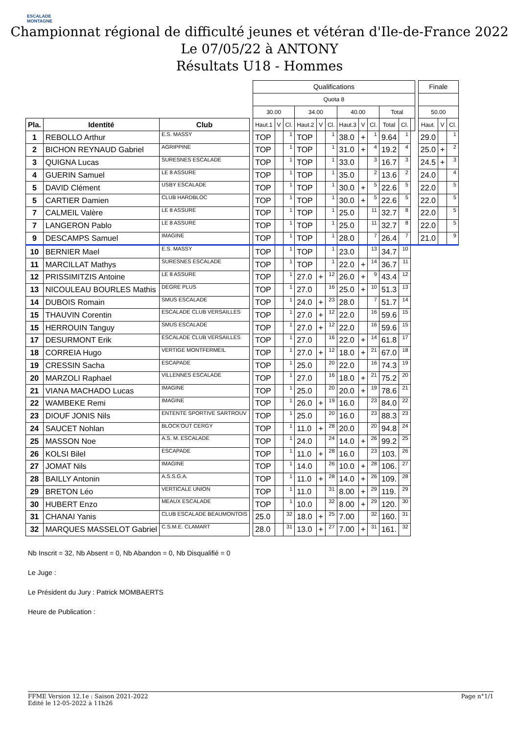ESCALADE MONTAGNE
Championnat régional de difficulté jeunes et vétéran d'Ile-de-France 2022
Le 07/05/22 à ANTONY
Résultats U18 - Hommes
| | | | | Qualifications | | | | | | | | | | | | | Finale | | |
| | | | | Quota 8 | | | | | | | | | | | | | | | |
| | | | | 30.00 | | | 34.00 | | | 40.00 | | | Total | | | | 50.00 | | |
| Pla. | Identité | Club | | Haut.1 | V | Cl. | Haut.2 | V | Cl. | Haut.3 | V | Cl. | Total | Cl. | | | Haut. | V | Cl. |
| 1 | REBOLLO Arthur | E.S. MASSY | | TOP | | 1 | TOP | | 1 | 38.0 | + | 1 | 9.64 | 1 | | | 29.0 | | 1 |
| 2 | BICHON REYNAUD Gabriel | AGRIPPINE | | TOP | | 1 | TOP | | 1 | 31.0 | + | 4 | 19.2 | 4 | | | 25.0 | + | 2 |
| 3 | QUIGNA Lucas | SURESNES ESCALADE | | TOP | | 1 | TOP | | 1 | 33.0 | | 3 | 16.7 | 3 | | | 24.5 | + | 3 |
| 4 | GUERIN Samuel | LE 8 ASSURE | | TOP | | 1 | TOP | | 1 | 35.0 | | 2 | 13.6 | 2 | | | 24.0 | | 4 |
| 5 | DAVID Clément | USBY ESCALADE | | TOP | | 1 | TOP | | 1 | 30.0 | + | 5 | 22.6 | 5 | | | 22.0 | | 5 |
| 5 | CARTIER Damien | CLUB HARDBLOC | | TOP | | 1 | TOP | | 1 | 30.0 | + | 5 | 22.6 | 5 | | | 22.0 | | 5 |
| 7 | CALMEIL Valère | LE 8 ASSURE | | TOP | | 1 | TOP | | 1 | 25.0 | | 11 | 32.7 | 8 | | | 22.0 | | 5 |
| 7 | LANGERON Pablo | LE 8 ASSURE | | TOP | | 1 | TOP | | 1 | 25.0 | | 11 | 32.7 | 8 | | | 22.0 | | 5 |
| 9 | DESCAMPS Samuel | IMAGINE | | TOP | | 1 | TOP | | 1 | 28.0 | | 7 | 26.4 | 7 | | | 21.0 | | 9 |
| 10 | BERNIER Mael | E.S. MASSY | | TOP | | 1 | TOP | | 1 | 23.0 | | 13 | 34.7 | 10 | | | | | |
| 11 | MARCILLAT Mathys | SURESNES ESCALADE | | TOP | | 1 | TOP | | 1 | 22.0 | + | 14 | 36.7 | 11 | | | | | |
| 12 | PRISSIMITZIS Antoine | LE 8 ASSURE | | TOP | | 1 | 27.0 | + | 12 | 26.0 | + | 9 | 43.4 | 12 | | | | | |
| 13 | NICOULEAU BOURLES Mathis | DEGRE PLUS | | TOP | | 1 | 27.0 | | 16 | 25.0 | + | 10 | 51.3 | 13 | | | | | |
| 14 | DUBOIS Romain | SMUS ESCALADE | | TOP | | 1 | 24.0 | + | 23 | 28.0 | | 7 | 51.7 | 14 | | | | | |
| 15 | THAUVIN Corentin | ESCALADE CLUB VERSAILLES | | TOP | | 1 | 27.0 | + | 12 | 22.0 | | 16 | 59.6 | 15 | | | | | |
| 15 | HERROUIN Tanguy | SMUS ESCALADE | | TOP | | 1 | 27.0 | + | 12 | 22.0 | | 16 | 59.6 | 15 | | | | | |
| 17 | DESURMONT Erik | ESCALADE CLUB VERSAILLES | | TOP | | 1 | 27.0 | | 16 | 22.0 | + | 14 | 61.8 | 17 | | | | | |
| 18 | CORREIA Hugo | VERTIGE MONTFERMEIL | | TOP | | 1 | 27.0 | + | 12 | 18.0 | + | 21 | 67.0 | 18 | | | | | |
| 19 | CRESSIN Sacha | ESCAPADE | | TOP | | 1 | 25.0 | | 20 | 22.0 | | 16 | 74.3 | 19 | | | | | |
| 20 | MARZOLI Raphael | VILLENNES ESCALADE | | TOP | | 1 | 27.0 | | 16 | 18.0 | + | 21 | 75.2 | 20 | | | | | |
| 21 | VIANA MACHADO Lucas | IMAGINE | | TOP | | 1 | 25.0 | | 20 | 20.0 | + | 19 | 78.6 | 21 | | | | | |
| 22 | WAMBEKE Remi | IMAGINE | | TOP | | 1 | 26.0 | + | 19 | 16.0 | | 23 | 84.0 | 22 | | | | | |
| 23 | DIOUF JONIS Nils | ENTENTE SPORTIVE SARTROUV | | TOP | | 1 | 25.0 | | 20 | 16.0 | | 23 | 88.3 | 23 | | | | | |
| 24 | SAUCET Nohlan | BLOCK'OUT CERGY | | TOP | | 1 | 11.0 | + | 28 | 20.0 | | 20 | 94.8 | 24 | | | | | |
| 25 | MASSON Noe | A.S. M. ESCALADE | | TOP | | 1 | 24.0 | | 24 | 14.0 | + | 26 | 99.2 | 25 | | | | | |
| 26 | KOLSI Bilel | ESCAPADE | | TOP | | 1 | 11.0 | + | 28 | 16.0 | | 23 | 103. | 26 | | | | | |
| 27 | JOMAT Nils | IMAGINE | | TOP | | 1 | 14.0 | | 26 | 10.0 | + | 28 | 106. | 27 | | | | | |
| 28 | BAILLY Antonin | A.S.S.G.A. | | TOP | | 1 | 11.0 | + | 28 | 14.0 | + | 26 | 109. | 28 | | | | | |
| 29 | BRETON Léo | VERTICALE UNION | | TOP | | 1 | 11.0 | | 31 | 8.00 | + | 29 | 119. | 29 | | | | | |
| 30 | HUBERT Enzo | MEAUX ESCALADE | | TOP | | 1 | 10.0 | | 32 | 8.00 | + | 29 | 120. | 30 | | | | | |
| 31 | CHANAI Yanis | CLUB ESCALADE BEAUMONTOIS | | 25.0 | | 32 | 18.0 | + | 25 | 7.00 | | 32 | 160. | 31 | | | | | |
| 32 | MARQUES MASSELOT Gabriel | C.S.M.E. CLAMART | | 28.0 | | 31 | 13.0 | + | 27 | 7.00 | + | 31 | 161. | 32 | | | | | |
Nb Inscrit = 32, Nb Absent = 0, Nb Abandon = 0, Nb Disqualifié = 0
Le Juge :
Le Président du Jury : Patrick MOMBAERTS
Heure de Publication :
FFME Version 12.1e : Saison 2021-2022
Edité le 12-05-2022 à 11h26
Page n°1/1